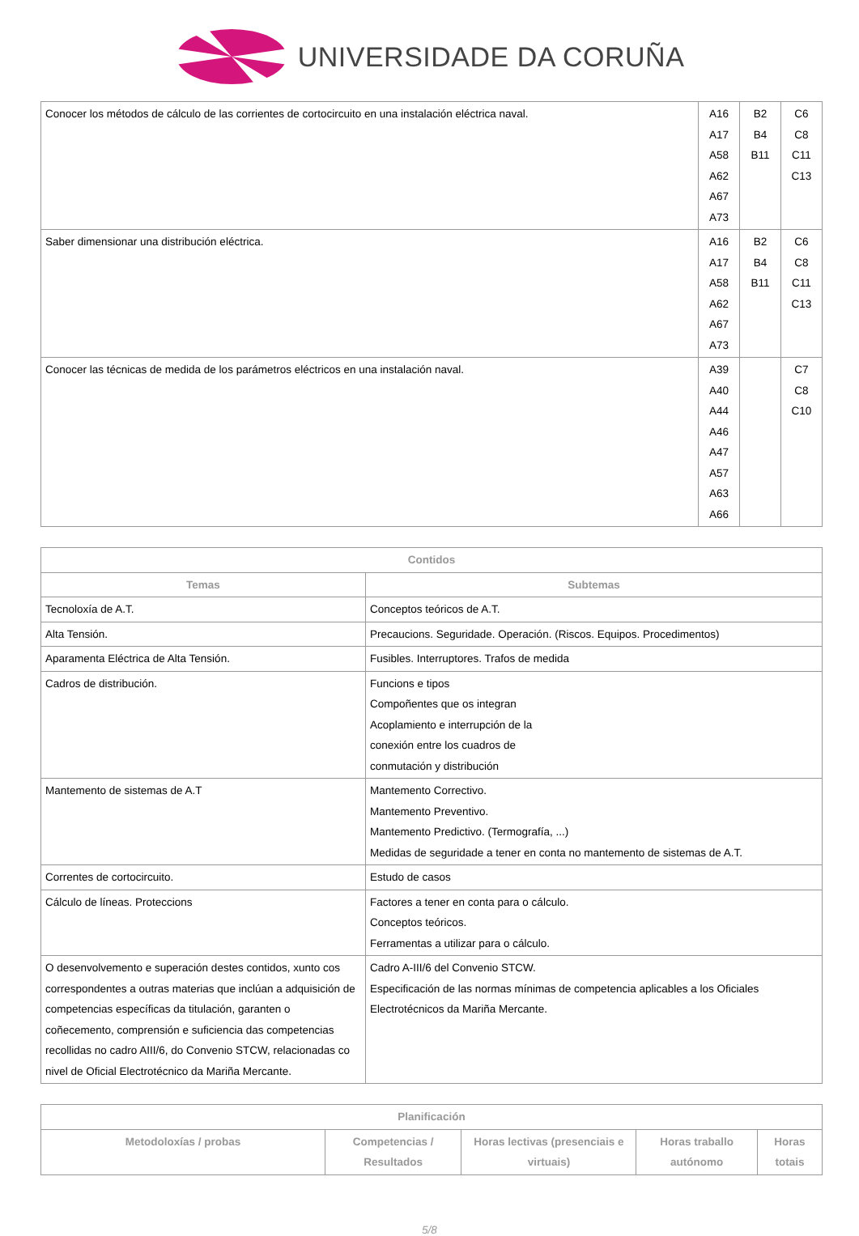UNIVERSIDADE DA CORUÑA
| Conocer los métodos de cálculo de las corrientes de cortocircuito en una instalación eléctrica naval. | A16 A17 A58 A62 A67 A73 | B2 B4 B11 | C6 C8 C11 C13 |
| Saber dimensionar una distribución eléctrica. | A16 A17 A58 A62 A67 A73 | B2 B4 B11 | C6 C8 C11 C13 |
| Conocer las técnicas de medida de los parámetros eléctricos en una instalación naval. | A39 A40 A44 A46 A47 A57 A63 A66 | | C7 C8 C10 |
| Contidos | |
| --- | --- |
| Temas | Subtemas |
| Tecnoloxía de A.T. | Conceptos teóricos de A.T. |
| Alta Tensión. | Precaucions. Seguridade. Operación. (Riscos. Equipos. Procedimentos) |
| Aparamenta Eléctrica de Alta Tensión. | Fusibles. Interruptores. Trafos de medida |
| Cadros de distribución. | Funcions e tipos Compoñentes que os integran Acoplamiento e interrupción de la conexión entre los cuadros de conmutación y distribución |
| Mantemento de sistemas de A.T | Mantemento Correctivo. Mantemento Preventivo. Mantemento Predictivo. (Termografía, ...) Medidas de seguridade a tener en conta no mantemento de sistemas de A.T. |
| Correntes de cortocircuito. | Estudo de casos |
| Cálculo de líneas. Proteccions | Factores a tener en conta para o cálculo. Conceptos teóricos. Ferramentas a utilizar para o cálculo. |
| O desenvolvemento e superación destes contidos, xunto cos correspondentes a outras materias que inclúan a adquisición de competencias específicas da titulación, garanten o coñecemento, comprensión e suficiencia das competencias recollidas no cadro AIII/6, do Convenio STCW, relacionadas co nivel de Oficial Electrotécnico da Mariña Mercante. | Cadro A-III/6 del Convenio STCW. Especificación de las normas mínimas de competencia aplicables a los Oficiales Electrotécnicos da Mariña Mercante. |
| Planificación | | | | |
| --- | --- | --- | --- | --- |
| Metodoloxías / probas | Competencias / Resultados | Horas lectivas (presenciais e virtuais) | Horas traballo autónomo | Horas totais |
5/8